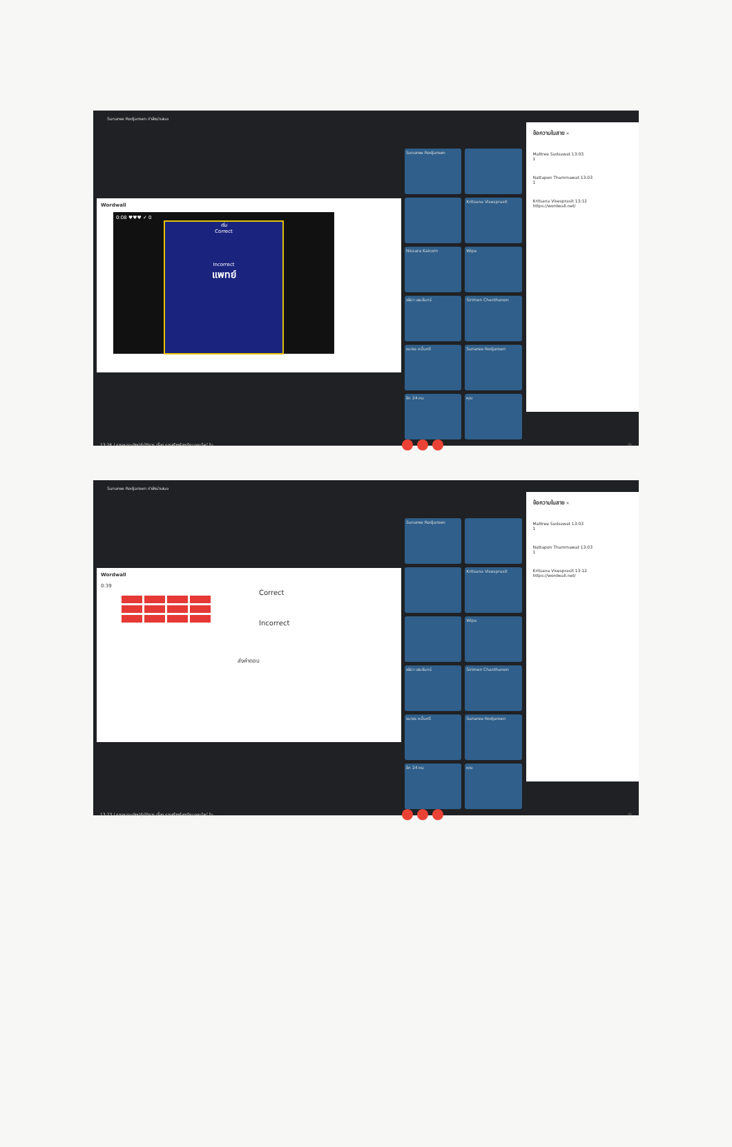Sunaree Rodjaroen กำลังนำเสนอ
Wordwall
0:08 ♥♥♥ ✓ 0
เริ่ม
Correct
Incorrect
แพทย์
Sunaree Rodjaroen
Kritsana Visesprasit
Nissara Kaicom
Wipa
ชลิดา เสนจันทร์
Sirimon Chanthanon
ธนาธร หมื่นศรี
Sunaree Rodjaroen
อีก 24 คน
คุณ
ข้อความในสาย ×
Mattree Sudsawat 13:03
1
Nattapon Thammawat 13:03
1
Kritsana Visesprasit 13:12
https://wordwall.net/
13:26 | การอบรมเชิงปฏิบัติการ เรื่อง การสร้างห้องเรียนออนไลน์ ใน... ⓘ
Sunaree Rodjaroen กำลังนำเสนอ
Wordwall
0:39
Correct
Incorrect
ส่งคำตอบ
Sunaree Rodjaroen
Kritsana Visesprasit
Wipa
ชลิดา เสนจันทร์
Sirimon Chanthanon
ธนาธร หมื่นศรี
Sunaree Rodjaroen
อีก 24 คน
คุณ
ข้อความในสาย ×
Mattree Sudsawat 13:03
1
Nattapon Thammawat 13:03
1
Kritsana Visesprasit 13:12
https://wordwall.net/
13:23 | การอบรมเชิงปฏิบัติการ เรื่อง การสร้างห้องเรียนออนไลน์ ใน... ⓘ